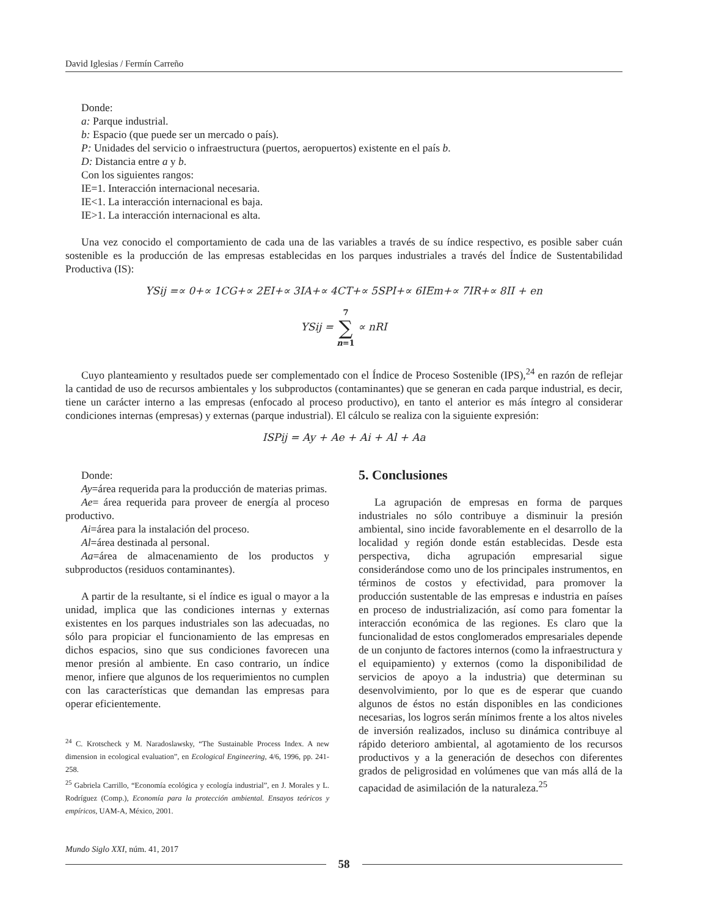David Iglesias / Fermín Carreño
Donde:
a: Parque industrial.
b: Espacio (que puede ser un mercado o país).
P: Unidades del servicio o infraestructura (puertos, aeropuertos) existente en el país b.
D: Distancia entre a y b.
Con los siguientes rangos:
IE=1. Interacción internacional necesaria.
IE<1. La interacción internacional es baja.
IE>1. La interacción internacional es alta.
Una vez conocido el comportamiento de cada una de las variables a través de su índice respectivo, es posible saber cuán sostenible es la producción de las empresas establecidas en los parques industriales a través del Índice de Sustentabilidad Productiva (IS):
YSij =∝ 0+∝ 1CG+∝ 2EI+∝ 3IA+∝ 4CT+∝ 5SPI+∝ 6IEm+∝ 7IR+∝ 8II + en
YSij = 7
∑
n=1 ∝ nRI
Cuyo planteamiento y resultados puede ser complementado con el Índice de Proceso Sostenible (IPS),<sup>24</sup> en razón de reflejar la cantidad de uso de recursos ambientales y los subproductos (contaminantes) que se generan en cada parque industrial, es decir, tiene un carácter interno a las empresas (enfocado al proceso productivo), en tanto el anterior es más íntegro al considerar condiciones internas (empresas) y externas (parque industrial). El cálculo se realiza con la siguiente expresión:
ISPij = Ay + Ae + Ai + Al + Aa
Donde:
Ay=área requerida para la producción de materias primas.
Ae= área requerida para proveer de energía al proceso productivo.
Ai=área para la instalación del proceso.
Al=área destinada al personal.
Aa=área de almacenamiento de los productos y subproductos (residuos contaminantes).
A partir de la resultante, si el índice es igual o mayor a la unidad, implica que las condiciones internas y externas existentes en los parques industriales son las adecuadas, no sólo para propiciar el funcionamiento de las empresas en dichos espacios, sino que sus condiciones favorecen una menor presión al ambiente. En caso contrario, un índice menor, infiere que algunos de los requerimientos no cumplen con las características que demandan las empresas para operar eficientemente.
<sup>24</sup> C. Krotscheck y M. Naradoslawsky, “The Sustainable Process Index. A new dimension in ecological evaluation”, en Ecological Engineering, 4/6, 1996, pp. 241-258.
<sup>25</sup> Gabriela Carrillo, “Economía ecológica y ecología industrial”, en J. Morales y L. Rodríguez (Comp.), Economía para la protección ambiental. Ensayos teóricos y empíricos, UAM-A, México, 2001.
5. Conclusiones
La agrupación de empresas en forma de parques industriales no sólo contribuye a disminuir la presión ambiental, sino incide favorablemente en el desarrollo de la localidad y región donde están establecidas. Desde esta perspectiva, dicha agrupación empresarial sigue considerándose como uno de los principales instrumentos, en términos de costos y efectividad, para promover la producción sustentable de las empresas e industria en países en proceso de industrialización, así como para fomentar la interacción económica de las regiones. Es claro que la funcionalidad de estos conglomerados empresariales depende de un conjunto de factores internos (como la infraestructura y el equipamiento) y externos (como la disponibilidad de servicios de apoyo a la industria) que determinan su desenvolvimiento, por lo que es de esperar que cuando algunos de éstos no están disponibles en las condiciones necesarias, los logros serán mínimos frente a los altos niveles de inversión realizados, incluso su dinámica contribuye al rápido deterioro ambiental, al agotamiento de los recursos productivos y a la generación de desechos con diferentes grados de peligrosidad en volúmenes que van más allá de la capacidad de asimilación de la naturaleza.<sup>25</sup>
Mundo Siglo XXI, núm. 41, 2017
58